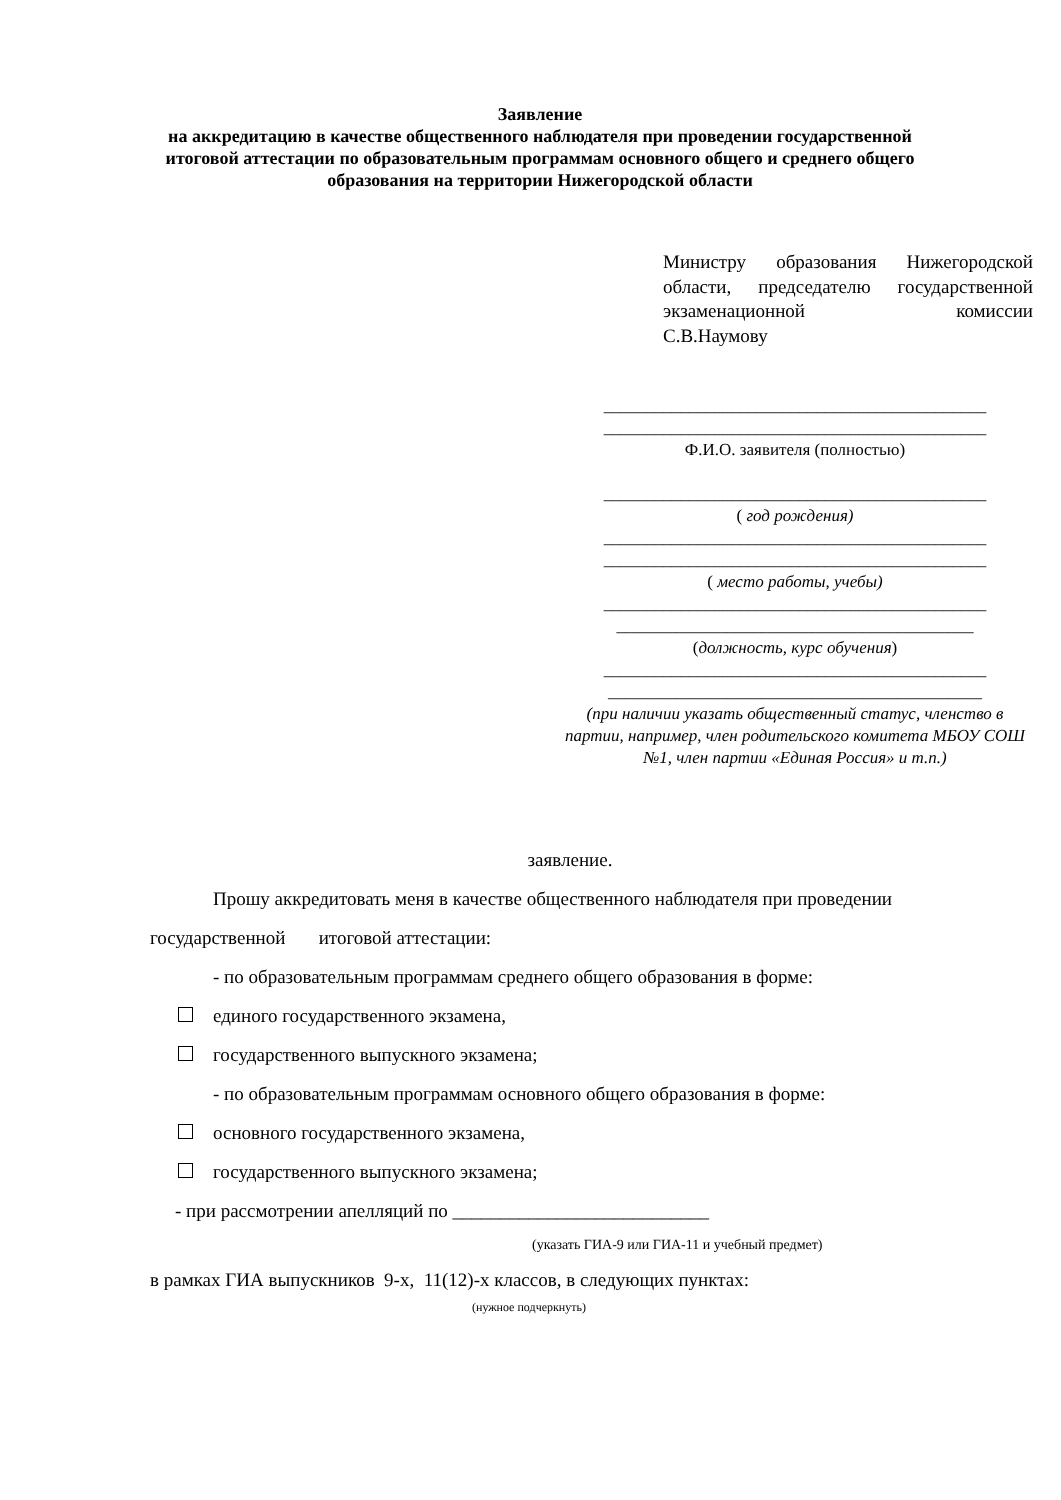Заявление
на аккредитацию в качестве общественного наблюдателя при проведении государственной итоговой аттестации по образовательным программам основного общего и среднего общего образования на территории Нижегородской области
Министру образования Нижегородской области, председателю государственной экзаменационной комиссии
С.В.Наумову
_____________________________________________
_____________________________________________
Ф.И.О. заявителя (полностью)
_____________________________________________
( год рождения)
_____________________________________________
_____________________________________________
( место работы, учебы)
_____________________________________________
__________________________________________
(должность, курс обучения)
_____________________________________________
____________________________________________
(при наличии указать общественный статус, членство в партии, например, член родительского комитета МБОУ СОШ №1, член партии «Единая Россия» и т.п.)
заявление.
Прошу аккредитовать меня в качестве общественного наблюдателя при проведении государственной итоговой аттестации:
- по образовательным программам среднего общего образования в форме:
единого государственного экзамена,
государственного выпускного экзамена;
- по образовательным программам основного общего образования в форме:
основного государственного экзамена,
государственного выпускного экзамена;
- при рассмотрении апелляций по ___________________________
(указать ГИА-9 или ГИА-11 и учебный предмет)
в рамках ГИА выпускников 9-х, 11(12)-х классов, в следующих пунктах:
(нужное подчеркнуть)